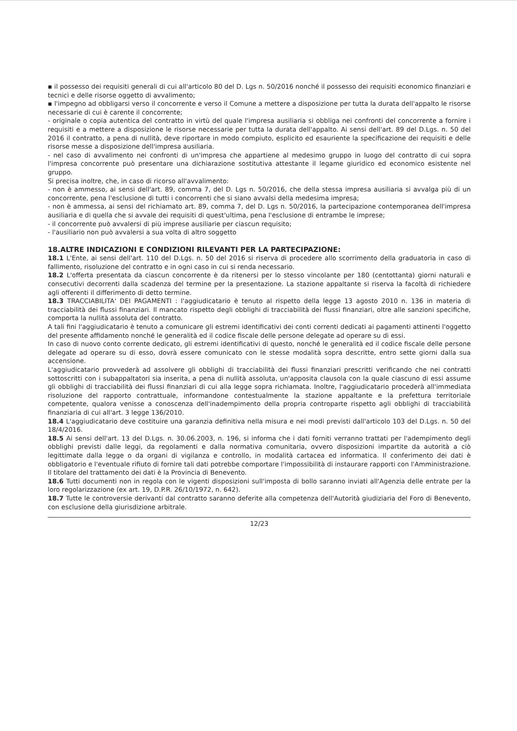▪ il possesso dei requisiti generali di cui all'articolo 80 del D. Lgs n. 50/2016 nonché il possesso dei requisiti economico finanziari e tecnici e delle risorse oggetto di avvalimento;
▪ l'impegno ad obbligarsi verso il concorrente e verso il Comune a mettere a disposizione per tutta la durata dell'appalto le risorse necessarie di cui è carente il concorrente;
- originale o copia autentica del contratto in virtù del quale l'impresa ausiliaria si obbliga nei confronti del concorrente a fornire i requisiti e a mettere a disposizione le risorse necessarie per tutta la durata dell'appalto. Ai sensi dell'art. 89 del D.Lgs. n. 50 del 2016 il contratto, a pena di nullità, deve riportare in modo compiuto, esplicito ed esauriente la specificazione dei requisiti e delle risorse messe a disposizione dell'impresa ausiliaria.
- nel caso di avvalimento nei confronti di un'impresa che appartiene al medesimo gruppo in luogo del contratto di cui sopra l'impresa concorrente può presentare una dichiarazione sostitutiva attestante il legame giuridico ed economico esistente nel gruppo.
Si precisa inoltre, che, in caso di ricorso all'avvalimento:
- non è ammesso, ai sensi dell'art. 89, comma 7, del D. Lgs n. 50/2016, che della stessa impresa ausiliaria si avvalga più di un concorrente, pena l'esclusione di tutti i concorrenti che si siano avvalsi della medesima impresa;
- non è ammessa, ai sensi del richiamato art. 89, comma 7, del D. Lgs n. 50/2016, la partecipazione contemporanea dell'impresa ausiliaria e di quella che si avvale dei requisiti di quest'ultima, pena l'esclusione di entrambe le imprese;
- il concorrente può avvalersi di più imprese ausiliarie per ciascun requisito;
- l'ausiliario non può avvalersi a sua volta di altro soggetto
18.ALTRE INDICAZIONI E CONDIZIONI RILEVANTI PER LA PARTECIPAZIONE:
18.1 L'Ente, ai sensi dell'art. 110 del D.Lgs. n. 50 del 2016 si riserva di procedere allo scorrimento della graduatoria in caso di fallimento, risoluzione del contratto e in ogni caso in cui si renda necessario.
18.2 L'offerta presentata da ciascun concorrente è da ritenersi per lo stesso vincolante per 180 (centottanta) giorni naturali e consecutivi decorrenti dalla scadenza del termine per la presentazione. La stazione appaltante si riserva la facoltà di richiedere agli offerenti il differimento di detto termine.
18.3 TRACCIABILITA' DEI PAGAMENTI : l'aggiudicatario è tenuto al rispetto della legge 13 agosto 2010 n. 136 in materia di tracciabilità dei flussi finanziari. Il mancato rispetto degli obblighi di tracciabilità dei flussi finanziari, oltre alle sanzioni specifiche, comporta la nullità assoluta del contratto.
A tali fini l'aggiudicatario è tenuto a comunicare gli estremi identificativi dei conti correnti dedicati ai pagamenti attinenti l'oggetto del presente affidamento nonché le generalità ed il codice fiscale delle persone delegate ad operare su di essi.
In caso di nuovo conto corrente dedicato, gli estremi identificativi di questo, nonché le generalità ed il codice fiscale delle persone delegate ad operare su di esso, dovrà essere comunicato con le stesse modalità sopra descritte, entro sette giorni dalla sua accensione.
L'aggiudicatario provvederà ad assolvere gli obblighi di tracciabilità dei flussi finanziari prescritti verificando che nei contratti sottoscritti con i subappaltatori sia inserita, a pena di nullità assoluta, un'apposita clausola con la quale ciascuno di essi assume gli obblighi di tracciabilità dei flussi finanziari di cui alla legge sopra richiamata. Inoltre, l'aggiudicatario procederà all'immediata risoluzione del rapporto contrattuale, informandone contestualmente la stazione appaltante e la prefettura territoriale competente, qualora venisse a conoscenza dell'inadempimento della propria controparte rispetto agli obblighi di tracciabilità finanziaria di cui all'art. 3 legge 136/2010.
18.4 L'aggiudicatario deve costituire una garanzia definitiva nella misura e nei modi previsti dall'articolo 103 del D.Lgs. n. 50 del 18/4/2016.
18.5 Ai sensi dell'art. 13 del D.Lgs. n. 30.06.2003, n. 196, si informa che i dati forniti verranno trattati per l'adempimento degli obblighi previsti dalle leggi, da regolamenti e dalla normativa comunitaria, ovvero disposizioni impartite da autorità a ciò legittimate dalla legge o da organi di vigilanza e controllo, in modalità cartacea ed informatica. Il conferimento dei dati è obbligatorio e l'eventuale rifiuto di fornire tali dati potrebbe comportare l'impossibilità di instaurare rapporti con l'Amministrazione. Il titolare del trattamento dei dati è la Provincia di Benevento.
18.6 Tutti documenti non in regola con le vigenti disposizioni sull'imposta di bollo saranno inviati all'Agenzia delle entrate per la loro regolarizzazione (ex art. 19, D.P.R. 26/10/1972, n. 642).
18.7 Tutte le controversie derivanti dal contratto saranno deferite alla competenza dell'Autorità giudiziaria del Foro di Benevento, con esclusione della giurisdizione arbitrale.
12/23